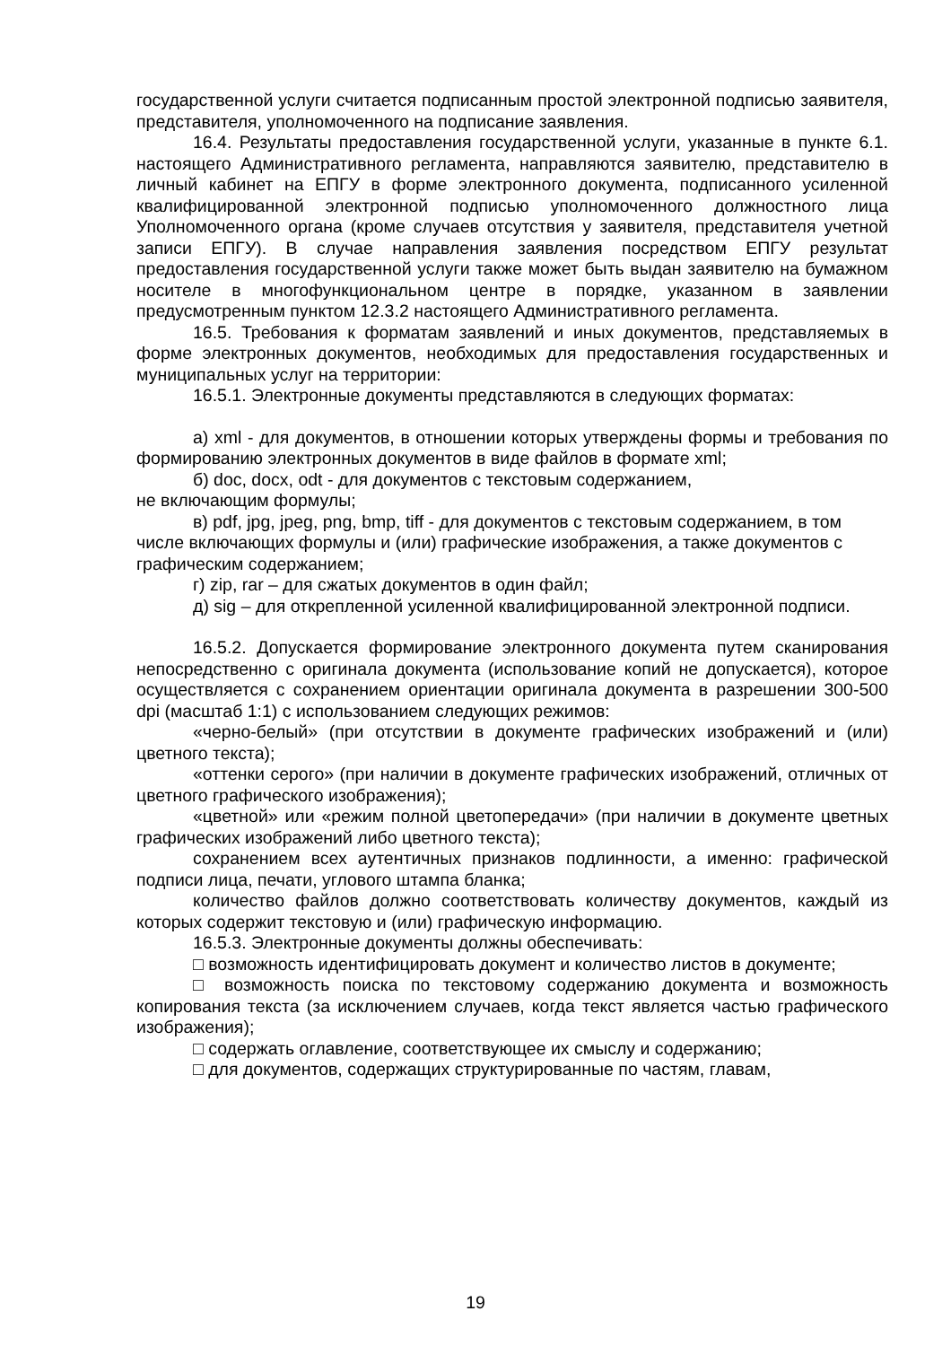государственной услуги считается подписанным простой электронной подписью заявителя, представителя, уполномоченного на подписание заявления.
16.4. Результаты предоставления государственной услуги, указанные в пункте 6.1. настоящего Административного регламента, направляются заявителю, представителю в личный кабинет на ЕПГУ в форме электронного документа, подписанного усиленной квалифицированной электронной подписью уполномоченного должностного лица Уполномоченного органа (кроме случаев отсутствия у заявителя, представителя учетной записи ЕПГУ). В случае направления заявления посредством ЕПГУ результат предоставления государственной услуги также может быть выдан заявителю на бумажном носителе в многофункциональном центре в порядке, указанном в заявлении предусмотренным пунктом 12.3.2 настоящего Административного регламента.
16.5. Требования к форматам заявлений и иных документов, представляемых в форме электронных документов, необходимых для предоставления государственных и муниципальных услуг на территории:
16.5.1. Электронные документы представляются в следующих форматах:
а) xml - для документов, в отношении которых утверждены формы и требования по формированию электронных документов в виде файлов в формате xml;
б) doc, docx, odt - для документов с текстовым содержанием,
не включающим формулы;
в) pdf, jpg, jpeg, png, bmp, tiff - для документов с текстовым содержанием, в том числе включающих формулы и (или) графические изображения, а также документов с графическим содержанием;
г) zip, rar – для сжатых документов в один файл;
д) sig – для открепленной усиленной квалифицированной электронной подписи.
16.5.2. Допускается формирование электронного документа путем сканирования непосредственно с оригинала документа (использование копий не допускается), которое осуществляется с сохранением ориентации оригинала документа в разрешении 300-500 dpi (масштаб 1:1) с использованием следующих режимов:
«черно-белый» (при отсутствии в документе графических изображений и (или) цветного текста);
«оттенки серого» (при наличии в документе графических изображений, отличных от цветного графического изображения);
«цветной» или «режим полной цветопередачи» (при наличии в документе цветных графических изображений либо цветного текста);
сохранением всех аутентичных признаков подлинности, а именно: графической подписи лица, печати, углового штампа бланка;
количество файлов должно соответствовать количеству документов, каждый из которых содержит текстовую и (или) графическую информацию.
16.5.3. Электронные документы должны обеспечивать:
□ возможность идентифицировать документ и количество листов в документе;
□ возможность поиска по текстовому содержанию документа и возможность копирования текста (за исключением случаев, когда текст является частью графического изображения);
□ содержать оглавление, соответствующее их смыслу и содержанию;
□ для документов, содержащих структурированные по частям, главам,
19